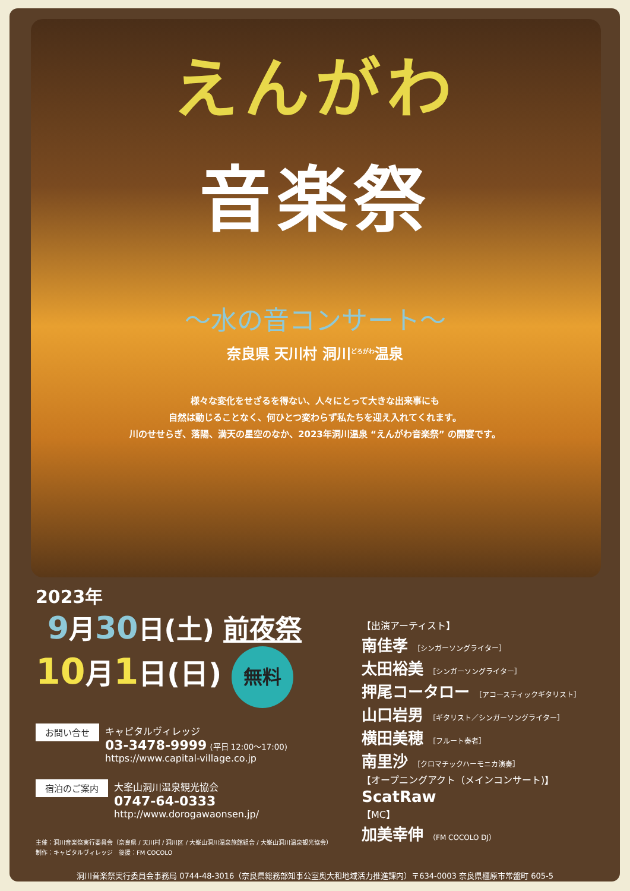えんがわ
音楽祭
〜水の音コンサート〜
奈良県 天川村 洞川<sup>どろがわ</sup>温泉
様々な変化をせざるを得ない、人々にとって大きな出来事にも
自然は動じることなく、何ひとつ変わらず私たちを迎え入れてくれます。
川のせせらぎ、落陽、満天の星空のなか、2023年洞川温泉 “えんがわ音楽祭” の開宴です。
2023年
9月30日(土) 前夜祭
10月1日(日) 無料
お問い合せ
キャピタルヴィレッジ
03-3478-9999 (平日 12:00〜17:00)
https://www.capital-village.co.jp
宿泊のご案内
大峯山洞川温泉観光協会
0747-64-0333
http://www.dorogawaonsen.jp/
主催：洞川音楽祭実行委員会（奈良県 / 天川村 / 洞川区 / 大峯山洞川温泉旅館組合 / 大峯山洞川温泉観光協会）
制作：キャピタルヴィレッジ　後援：FM COCOLO
【出演アーティスト】
南佳孝 ［シンガーソングライター］
太田裕美 ［シンガーソングライター］
押尾コータロー ［アコースティックギタリスト］
山口岩男 ［ギタリスト／シンガーソングライター］
横田美穂 ［フルート奏者］
南里沙 ［クロマチックハーモニカ演奏］
【オープニングアクト（メインコンサート)】
ScatRaw
【MC】
加美幸伸 （FM COCOLO DJ）
洞川音楽祭実行委員会事務局 0744-48-3016（奈良県総務部知事公室奥大和地域活力推進課内）〒634-0003 奈良県橿原市常盤町 605-5